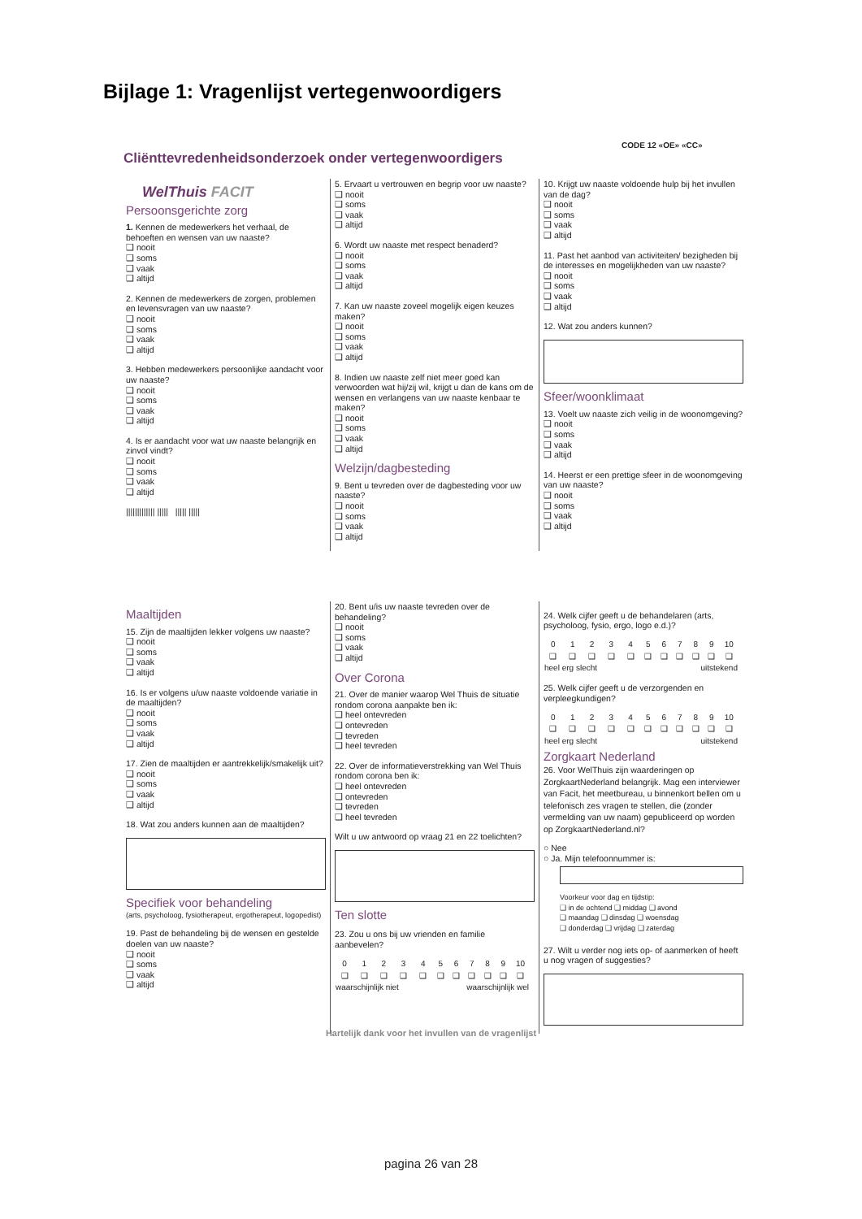Bijlage 1: Vragenlijst vertegenwoordigers
CODE 12 «OE» «CC»
Cliënttevredenheidsonderzoek onder vertegenwoordigers
WelThuis FACIT
Persoonsgerichte zorg
1. Kennen de medewerkers het verhaal, de behoeften en wensen van uw naaste?
❑ nooit
❑ soms
❑ vaak
❑ altijd
2. Kennen de medewerkers de zorgen, problemen en levensvragen van uw naaste?
❑ nooit
❑ soms
❑ vaak
❑ altijd
3. Hebben medewerkers persoonlijke aandacht voor uw naaste?
❑ nooit
❑ soms
❑ vaak
❑ altijd
4. Is er aandacht voor wat uw naaste belangrijk en zinvol vindt?
❑ nooit
❑ soms
❑ vaak
❑ altijd
||||||||||||| ||||| ||||| |||||
5. Ervaart u vertrouwen en begrip voor uw naaste?
❑ nooit
❑ soms
❑ vaak
❑ altijd
6. Wordt uw naaste met respect benaderd?
❑ nooit
❑ soms
❑ vaak
❑ altijd
7. Kan uw naaste zoveel mogelijk eigen keuzes maken?
❑ nooit
❑ soms
❑ vaak
❑ altijd
8. Indien uw naaste zelf niet meer goed kan verwoorden wat hij/zij wil, krijgt u dan de kans om de wensen en verlangens van uw naaste kenbaar te maken?
❑ nooit
❑ soms
❑ vaak
❑ altijd
Welzijn/dagbesteding
9. Bent u tevreden over de dagbesteding voor uw naaste?
❑ nooit
❑ soms
❑ vaak
❑ altijd
10. Krijgt uw naaste voldoende hulp bij het invullen van de dag?
❑ nooit
❑ soms
❑ vaak
❑ altijd
11. Past het aanbod van activiteiten/ bezigheden bij de interesses en mogelijkheden van uw naaste?
❑ nooit
❑ soms
❑ vaak
❑ altijd
12. Wat zou anders kunnen?
Sfeer/woonklimaat
13. Voelt uw naaste zich veilig in de woonomgeving?
❑ nooit
❑ soms
❑ vaak
❑ altijd
14. Heerst er een prettige sfeer in de woonomgeving van uw naaste?
❑ nooit
❑ soms
❑ vaak
❑ altijd
Maaltijden
15. Zijn de maaltijden lekker volgens uw naaste?
❑ nooit
❑ soms
❑ vaak
❑ altijd
16. Is er volgens u/uw naaste voldoende variatie in de maaltijden?
❑ nooit
❑ soms
❑ vaak
❑ altijd
17. Zien de maaltijden er aantrekkelijk/smakelijk uit?
❑ nooit
❑ soms
❑ vaak
❑ altijd
18. Wat zou anders kunnen aan de maaltijden?
Specifiek voor behandeling
(arts, psycholoog, fysiotherapeut, ergotherapeut, logopedist)
19. Past de behandeling bij de wensen en gestelde doelen van uw naaste?
❑ nooit
❑ soms
❑ vaak
❑ altijd
20. Bent u/is uw naaste tevreden over de behandeling?
❑ nooit
❑ soms
❑ vaak
❑ altijd
Over Corona
21. Over de manier waarop Wel Thuis de situatie rondom corona aanpakte ben ik:
❑ heel ontevreden
❑ ontevreden
❑ tevreden
❑ heel tevreden
22. Over de informatieverstrekking van Wel Thuis rondom corona ben ik:
❑ heel ontevreden
❑ ontevreden
❑ tevreden
❑ heel tevreden
Wilt u uw antwoord op vraag 21 en 22 toelichten?
Ten slotte
23. Zou u ons bij uw vrienden en familie aanbevelen?
| 0 | 1 | 2 | 3 | 4 | 5 | 6 | 7 | 8 | 9 | 10 |
| ❑ | ❑ | ❑ | ❑ | ❑ | ❑ | ❑ | ❑ | ❑ | ❑ | ❑ |
| waarschijnlijk niet | | | | | waarschijnlijk wel | | | | | |
24. Welk cijfer geeft u de behandelaren (arts, psycholoog, fysio, ergo, logo e.d.)?
| 0 | 1 | 2 | 3 | 4 | 5 | 6 | 7 | 8 | 9 | 10 |
| ❑ | ❑ | ❑ | ❑ | ❑ | ❑ | ❑ | ❑ | ❑ | ❑ | ❑ |
| heel erg slecht | | | | | uitstekend | | | | | |
25. Welk cijfer geeft u de verzorgenden en verpleegkundigen?
| 0 | 1 | 2 | 3 | 4 | 5 | 6 | 7 | 8 | 9 | 10 |
| ❑ | ❑ | ❑ | ❑ | ❑ | ❑ | ❑ | ❑ | ❑ | ❑ | ❑ |
| heel erg slecht | | | | | uitstekend | | | | | |
Zorgkaart Nederland
26. Voor WelThuis zijn waarderingen op ZorgkaartNederland belangrijk. Mag een interviewer van Facit, het meetbureau, u binnenkort bellen om u telefonisch zes vragen te stellen, die (zonder vermelding van uw naam) gepubliceerd op worden op ZorgkaartNederland.nl?
○ Nee
○ Ja. Mijn telefoonnummer is:
Voorkeur voor dag en tijdstip:
❑ in de ochtend ❑ middag ❑ avond
❑ maandag ❑ dinsdag ❑ woensdag
❑ donderdag ❑ vrijdag ❑ zaterdag
27. Wilt u verder nog iets op- of aanmerken of heeft u nog vragen of suggesties?
Hartelijk dank voor het invullen van de vragenlijst
pagina 26 van 28